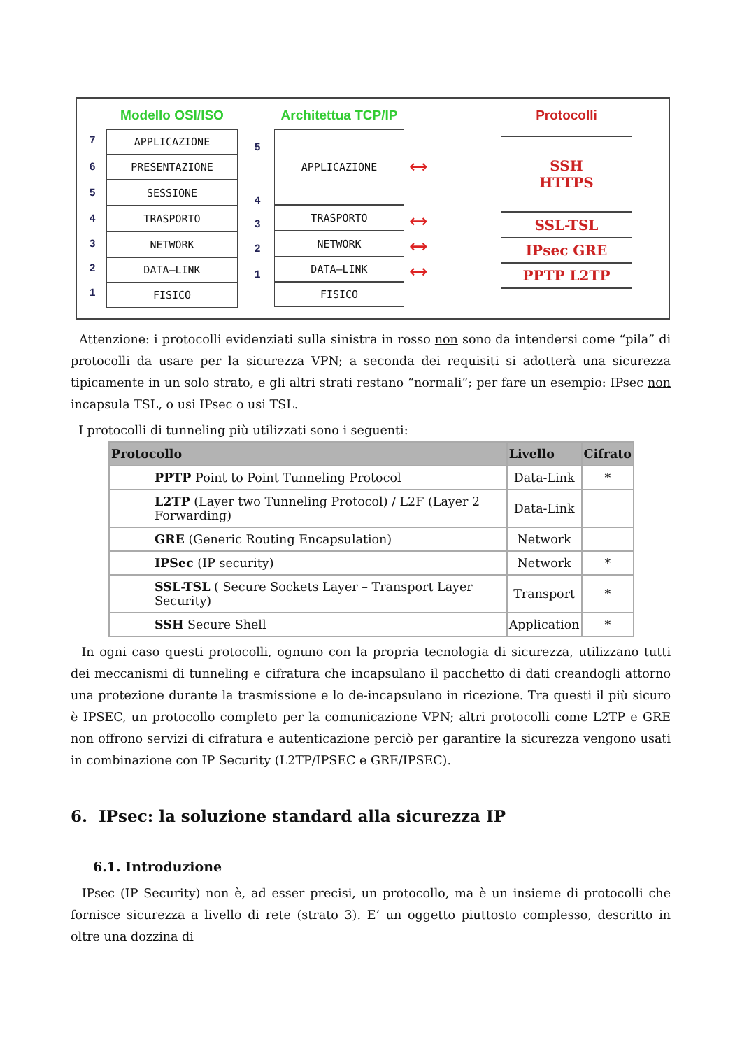Modello OSI/ISO
APPLICAZIONE
PRESENTAZIONE
SESSIONE
TRASPORTO
NETWORK
DATA–LINK
FISICO
7
6
5
4
3
2
1
Architettua TCP/IP
APPLICAZIONE
TRASPORTO
NETWORK
DATA–LINK
FISICO
5
4
3
2
1
⟷
⟷
⟷
⟷
Protocolli
SSH
HTTPS
SSL-TSL
IPsec GRE
PPTP L2TP
Attenzione: i protocolli evidenziati sulla sinistra in rosso non sono da intendersi come “pila” di protocolli da usare per la sicurezza VPN; a seconda dei requisiti si adotterà una sicurezza tipicamente in un solo strato, e gli altri strati restano “normali”; per fare un esempio: IPsec non incapsula TSL, o usi IPsec o usi TSL.
I protocolli di tunneling più utilizzati sono i seguenti:
| Protocollo | Livello | Cifrato |
| --- | --- | --- |
| PPTP Point to Point Tunneling Protocol | Data-Link | * |
| L2TP (Layer two Tunneling Protocol) / L2F (Layer 2 Forwarding) | Data-Link | |
| GRE (Generic Routing Encapsulation) | Network | |
| IPSec (IP security) | Network | * |
| SSL-TSL ( Secure Sockets Layer – Transport Layer Security) | Transport | * |
| SSH Secure Shell | Application | * |
In ogni caso questi protocolli, ognuno con la propria tecnologia di sicurezza, utilizzano tutti dei meccanismi di tunneling e cifratura che incapsulano il pacchetto di dati creandogli attorno una protezione durante la trasmissione e lo de-incapsulano in ricezione. Tra questi il più sicuro è IPSEC, un protocollo completo per la comunicazione VPN; altri protocolli come L2TP e GRE non offrono servizi di cifratura e autenticazione perciò per garantire la sicurezza vengono usati in combinazione con IP Security (L2TP/IPSEC e GRE/IPSEC).
6. IPsec: la soluzione standard alla sicurezza IP
6.1. Introduzione
IPsec (IP Security) non è, ad esser precisi, un protocollo, ma è un insieme di protocolli che fornisce sicurezza a livello di rete (strato 3). E’ un oggetto piuttosto complesso, descritto in oltre una dozzina di